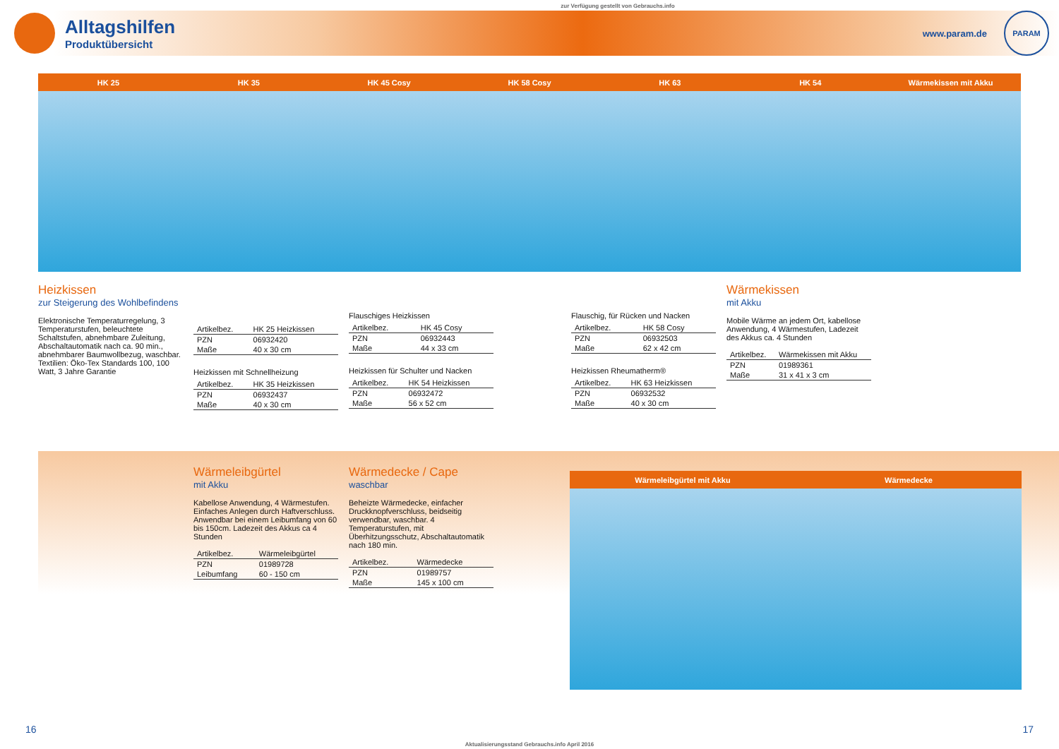zur Verfügung gestellt von Gebrauchs.info
Alltagshilfen
Produktübersicht
www.param.de
PARAM
HK 25 HK 35 HK 45 Cosy HK 58 Cosy HK 63 HK 54 Wärmekissen mit Akku
Heizkissen
zur Steigerung des Wohlbefindens
Elektronische Temperaturregelung, 3 Temperaturstufen, beleuchtete Schaltstufen, abnehmbare Zuleitung, Abschaltautomatik nach ca. 90 min., abnehmbarer Baumwollbezug, waschbar. Textilien: Öko-Tex Standards 100, 100 Watt, 3 Jahre Garantie
| Artikelbez. | HK 25 Heizkissen |
| PZN | 06932420 |
| Maße | 40 x 30 cm |
Heizkissen mit Schnellheizung
| Artikelbez. | HK 35 Heizkissen |
| PZN | 06932437 |
| Maße | 40 x 30 cm |
Flauschiges Heizkissen
| Artikelbez. | HK 45 Cosy |
| PZN | 06932443 |
| Maße | 44 x 33 cm |
Heizkissen für Schulter und Nacken
| Artikelbez. | HK 54 Heizkissen |
| PZN | 06932472 |
| Maße | 56 x 52 cm |
Flauschig, für Rücken und Nacken
| Artikelbez. | HK 58 Cosy |
| PZN | 06932503 |
| Maße | 62 x 42 cm |
Heizkissen Rheumatherm®
| Artikelbez. | HK 63 Heizkissen |
| PZN | 06932532 |
| Maße | 40 x 30 cm |
Wärmekissen
mit Akku
Mobile Wärme an jedem Ort, kabellose Anwendung, 4 Wärmestufen, Ladezeit des Akkus ca. 4 Stunden
| Artikelbez. | Wärmekissen mit Akku |
| PZN | 01989361 |
| Maße | 31 x 41 x 3 cm |
Wärmeleibgürtel
mit Akku
Kabellose Anwendung, 4 Wärmestufen. Einfaches Anlegen durch Haftverschluss. Anwendbar bei einem Leibumfang von 60 bis 150cm. Ladezeit des Akkus ca 4 Stunden
| Artikelbez. | Wärmeleibgürtel |
| PZN | 01989728 |
| Leibumfang | 60 - 150 cm |
Wärmedecke / Cape
waschbar
Beheizte Wärmedecke, einfacher Druckknopfverschluss, beidseitig verwendbar, waschbar. 4 Temperaturstufen, mit Überhitzungsschutz, Abschaltautomatik nach 180 min.
| Artikelbez. | Wärmedecke |
| PZN | 01989757 |
| Maße | 145 x 100 cm |
Wärmeleibgürtel mit Akku Wärmedecke
16 17
Aktualisierungsstand Gebrauchs.info April 2016